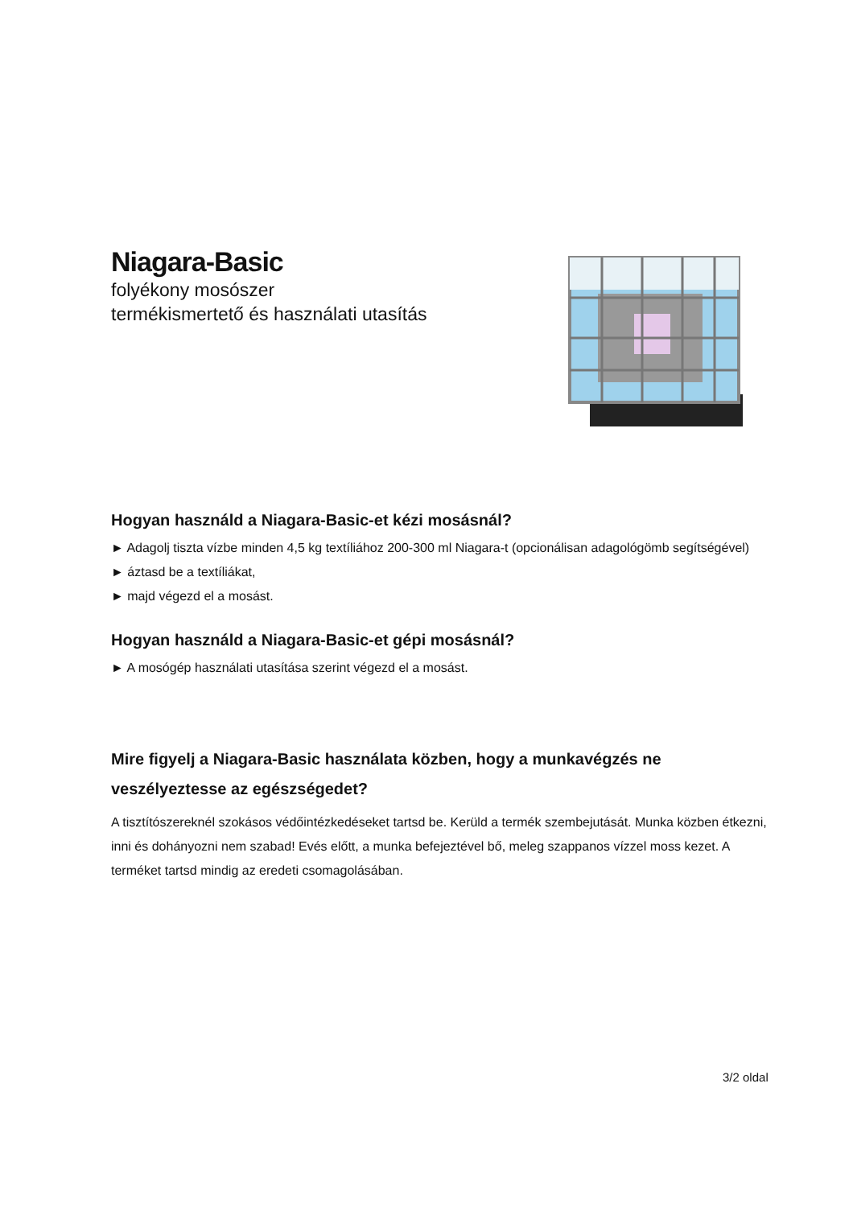Niagara-Basic
folyékony mosószer
termékismertető és használati utasítás
Hogyan használd a Niagara-Basic-et kézi mosásnál?
► Adagolj tiszta vízbe minden 4,5 kg textíliához 200-300 ml Niagara-t (opcionálisan adagológömb segítségével)
► áztasd be a textíliákat,
► majd végezd el a mosást.
Hogyan használd a Niagara-Basic-et gépi mosásnál?
► A mosógép használati utasítása szerint végezd el a mosást.
Mire figyelj a Niagara-Basic használata közben, hogy a munkavégzés ne veszélyeztesse az egészségedet?
A tisztítószereknél szokásos védőintézkedéseket tartsd be. Kerüld a termék szembejutását. Munka közben étkezni, inni és dohányozni nem szabad! Evés előtt, a munka befejeztével bő, meleg szappanos vízzel moss kezet. A terméket tartsd mindig az eredeti csomagolásában.
3/2 oldal